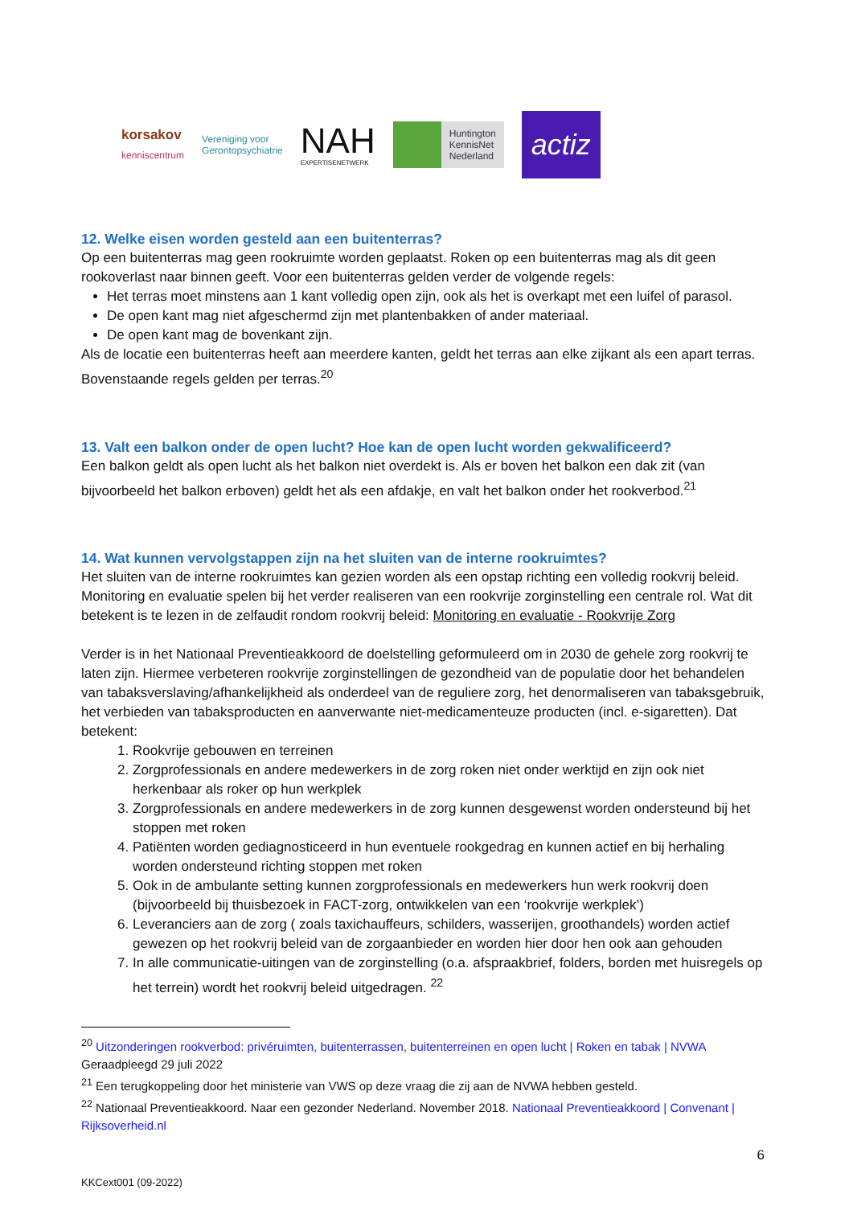korsakov
kenniscentrum
Vereniging voor
Gerontopsychiatrie
NAH
EXPERTISENETWERK
Huntington
KennisNet
Nederland
actiz
12. Welke eisen worden gesteld aan een buitenterras?
Op een buitenterras mag geen rookruimte worden geplaatst. Roken op een buitenterras mag als dit geen rookoverlast naar binnen geeft. Voor een buitenterras gelden verder de volgende regels:
Het terras moet minstens aan 1 kant volledig open zijn, ook als het is overkapt met een luifel of parasol.
De open kant mag niet afgeschermd zijn met plantenbakken of ander materiaal.
De open kant mag de bovenkant zijn.
Als de locatie een buitenterras heeft aan meerdere kanten, geldt het terras aan elke zijkant als een apart terras. Bovenstaande regels gelden per terras.<sup>20</sup>
13. Valt een balkon onder de open lucht? Hoe kan de open lucht worden gekwalificeerd?
Een balkon geldt als open lucht als het balkon niet overdekt is. Als er boven het balkon een dak zit (van bijvoorbeeld het balkon erboven) geldt het als een afdakje, en valt het balkon onder het rookverbod.<sup>21</sup>
14. Wat kunnen vervolgstappen zijn na het sluiten van de interne rookruimtes?
Het sluiten van de interne rookruimtes kan gezien worden als een opstap richting een volledig rookvrij beleid. Monitoring en evaluatie spelen bij het verder realiseren van een rookvrije zorginstelling een centrale rol. Wat dit betekent is te lezen in de zelfaudit rondom rookvrij beleid: Monitoring en evaluatie - Rookvrije Zorg
Verder is in het Nationaal Preventieakkoord de doelstelling geformuleerd om in 2030 de gehele zorg rookvrij te laten zijn. Hiermee verbeteren rookvrije zorginstellingen de gezondheid van de populatie door het behandelen van tabaksverslaving/afhankelijkheid als onderdeel van de reguliere zorg, het denormaliseren van tabaksgebruik, het verbieden van tabaksproducten en aanverwante niet-medicamenteuze producten (incl. e-sigaretten). Dat betekent:
1. Rookvrije gebouwen en terreinen
2. Zorgprofessionals en andere medewerkers in de zorg roken niet onder werktijd en zijn ook niet herkenbaar als roker op hun werkplek
3. Zorgprofessionals en andere medewerkers in de zorg kunnen desgewenst worden ondersteund bij het stoppen met roken
4. Patiënten worden gediagnosticeerd in hun eventuele rookgedrag en kunnen actief en bij herhaling worden ondersteund richting stoppen met roken
5. Ook in de ambulante setting kunnen zorgprofessionals en medewerkers hun werk rookvrij doen (bijvoorbeeld bij thuisbezoek in FACT-zorg, ontwikkelen van een ‘rookvrije werkplek’)
6. Leveranciers aan de zorg ( zoals taxichauffeurs, schilders, wasserijen, groothandels) worden actief gewezen op het rookvrij beleid van de zorgaanbieder en worden hier door hen ook aan gehouden
7. In alle communicatie-uitingen van de zorginstelling (o.a. afspraakbrief, folders, borden met huisregels op het terrein) wordt het rookvrij beleid uitgedragen. <sup>22</sup>
<sup>20</sup> Uitzonderingen rookverbod: privéruimten, buitenterrassen, buitenterreinen en open lucht | Roken en tabak | NVWA Geraadpleegd 29 juli 2022
<sup>21</sup> Een terugkoppeling door het ministerie van VWS op deze vraag die zij aan de NVWA hebben gesteld.
<sup>22</sup> Nationaal Preventieakkoord. Naar een gezonder Nederland. November 2018. Nationaal Preventieakkoord | Convenant | Rijksoverheid.nl
6
KKCext001 (09-2022)